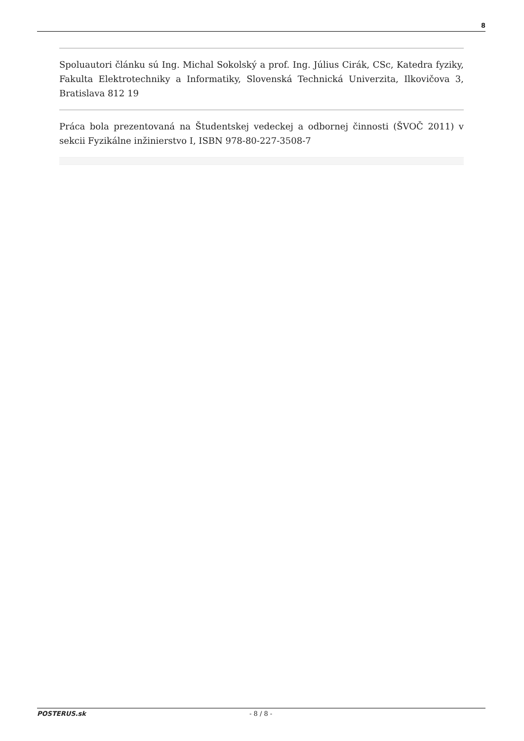8
Spoluautori článku sú Ing. Michal Sokolský a prof. Ing. Július Cirák, CSc, Katedra fyziky, Fakulta Elektrotechniky a Informatiky, Slovenská Technická Univerzita, Ilkovičova 3, Bratislava 812 19
Práca bola prezentovaná na Študentskej vedeckej a odbornej činnosti (ŠVOČ 2011) v sekcii Fyzikálne inžinierstvo I, ISBN 978-80-227-3508-7
POSTERUS.sk - 8 / 8 -